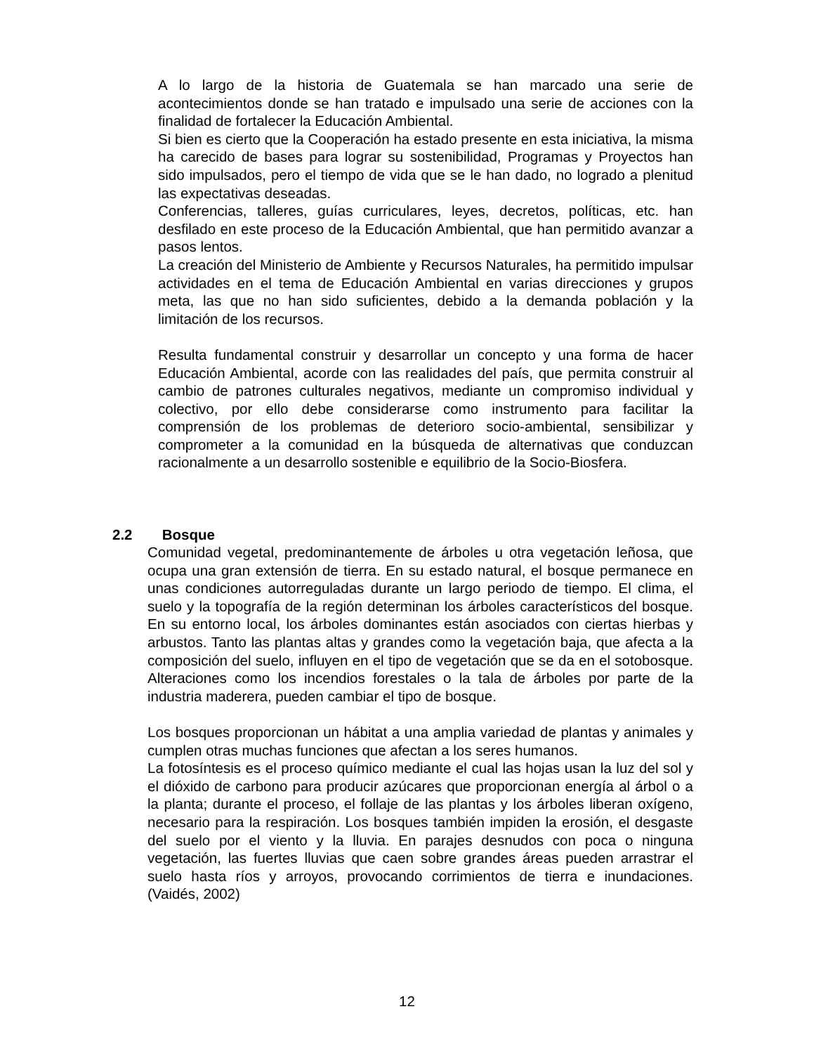A lo largo de la historia de Guatemala se han marcado una serie de acontecimientos donde se han tratado e impulsado una serie de acciones con la finalidad de fortalecer la Educación Ambiental.
Si bien es cierto que la Cooperación ha estado presente en esta iniciativa, la misma ha carecido de bases para lograr su sostenibilidad, Programas y Proyectos han sido impulsados, pero el tiempo de vida que se le han dado, no logrado a plenitud las expectativas deseadas.
Conferencias, talleres, guías curriculares, leyes, decretos, políticas, etc. han desfilado en este proceso de la Educación Ambiental, que han permitido avanzar a pasos lentos.
La creación del Ministerio de Ambiente y Recursos Naturales, ha permitido impulsar actividades en el tema de Educación Ambiental en varias direcciones y grupos meta, las que no han sido suficientes, debido a la demanda población y la limitación de los recursos.
Resulta fundamental construir y desarrollar un concepto y una forma de hacer Educación Ambiental, acorde con las realidades del país, que permita construir al cambio de patrones culturales negativos, mediante un compromiso individual y colectivo, por ello debe considerarse como instrumento para facilitar la comprensión de los problemas de deterioro socio-ambiental, sensibilizar y comprometer a la comunidad en la búsqueda de alternativas que conduzcan racionalmente a un desarrollo sostenible e equilibrio de la Socio-Biosfera.
2.2 Bosque
Comunidad vegetal, predominantemente de árboles u otra vegetación leñosa, que ocupa una gran extensión de tierra. En su estado natural, el bosque permanece en unas condiciones autorreguladas durante un largo periodo de tiempo. El clima, el suelo y la topografía de la región determinan los árboles característicos del bosque. En su entorno local, los árboles dominantes están asociados con ciertas hierbas y arbustos. Tanto las plantas altas y grandes como la vegetación baja, que afecta a la composición del suelo, influyen en el tipo de vegetación que se da en el sotobosque. Alteraciones como los incendios forestales o la tala de árboles por parte de la industria maderera, pueden cambiar el tipo de bosque.
Los bosques proporcionan un hábitat a una amplia variedad de plantas y animales y cumplen otras muchas funciones que afectan a los seres humanos.
La fotosíntesis es el proceso químico mediante el cual las hojas usan la luz del sol y el dióxido de carbono para producir azúcares que proporcionan energía al árbol o a la planta; durante el proceso, el follaje de las plantas y los árboles liberan oxígeno, necesario para la respiración. Los bosques también impiden la erosión, el desgaste del suelo por el viento y la lluvia. En parajes desnudos con poca o ninguna vegetación, las fuertes lluvias que caen sobre grandes áreas pueden arrastrar el suelo hasta ríos y arroyos, provocando corrimientos de tierra e inundaciones. (Vaidés, 2002)
12